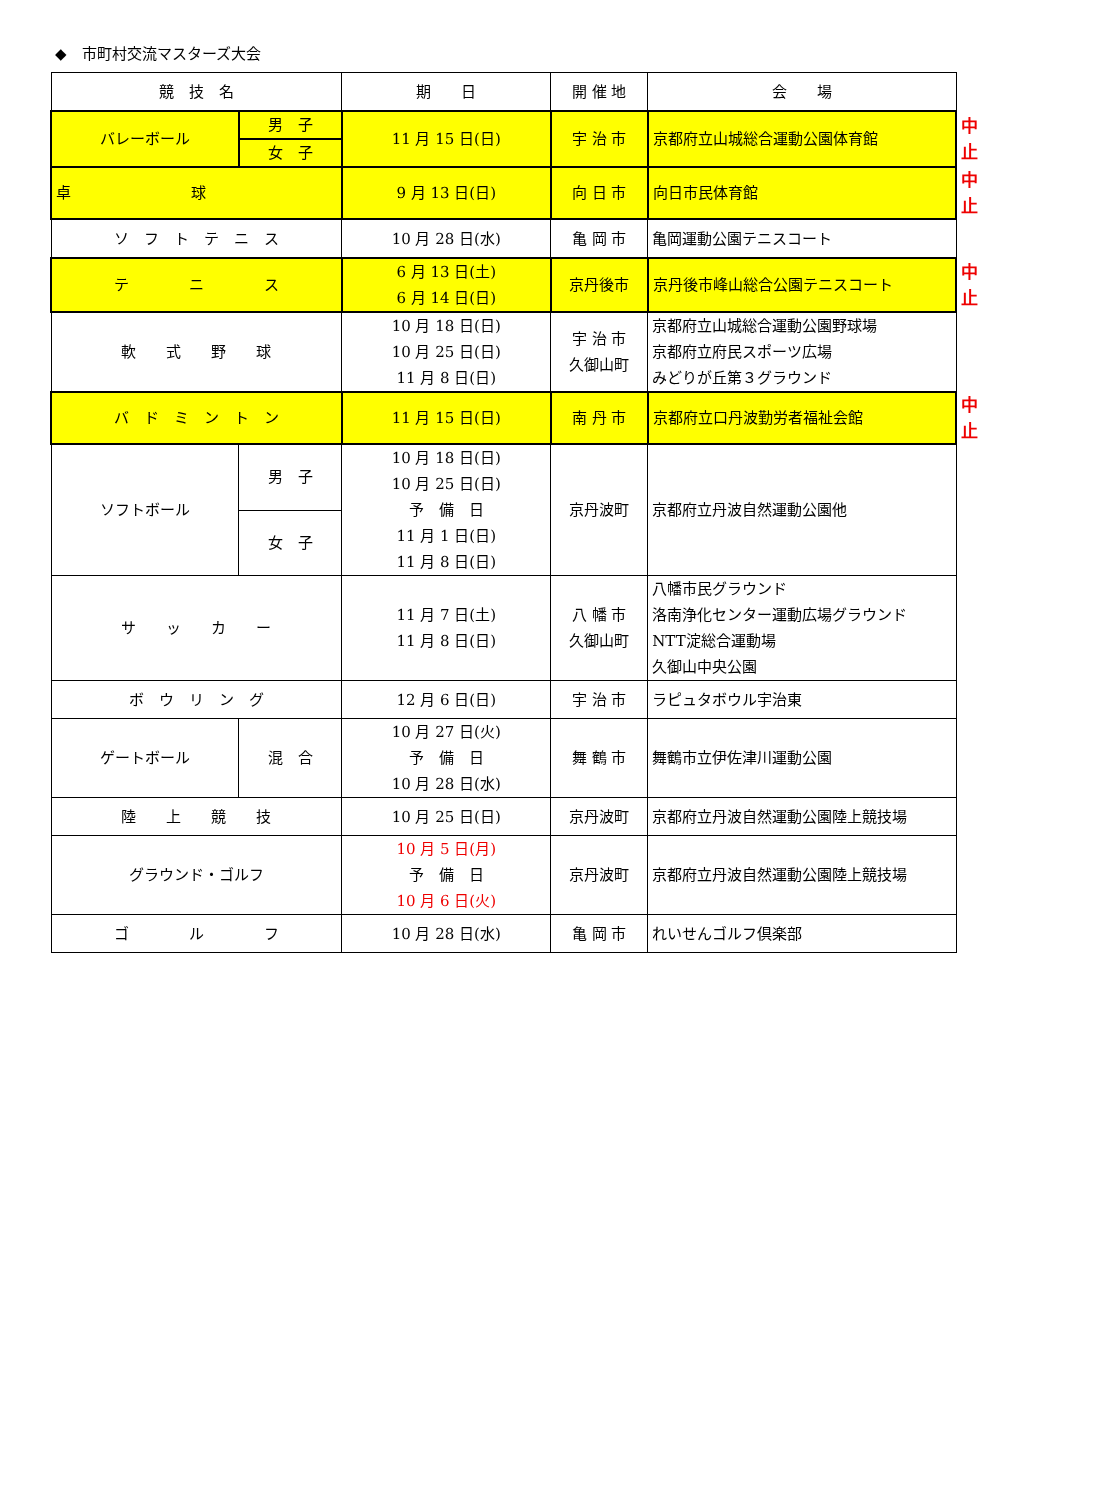◆　市町村交流マスターズ大会
| 競 技 名 | | 期 日 | 開 催 地 | 会 場 | |
| バレーボール | 男 子 | 11 月 15 日(日) | 宇 治 市 | 京都府立山城総合運動公園体育館 | 中止 |
| | 女 子 | | | | |
| 卓 球 | | 9 月 13 日(日) | 向 日 市 | 向日市民体育館 | 中止 |
| ソ フ ト テ ニ ス | | 10 月 28 日(水) | 亀 岡 市 | 亀岡運動公園テニスコート | |
| テ ニ ス | | 6 月 13 日(土) 6 月 14 日(日) | 京丹後市 | 京丹後市峰山総合公園テニスコート | 中止 |
| 軟 式 野 球 | | 10 月 18 日(日) 10 月 25 日(日) 11 月 8 日(日) | 宇 治 市 久御山町 | 京都府立山城総合運動公園野球場 京都府立府民スポーツ広場 みどりが丘第３グラウンド | |
| バ ド ミ ン ト ン | | 11 月 15 日(日) | 南 丹 市 | 京都府立口丹波勤労者福祉会館 | 中止 |
| ソフトボール | 男 子 | 10 月 18 日(日) 10 月 25 日(日) 予 備 日 11 月 1 日(日) 11 月 8 日(日) | 京丹波町 | 京都府立丹波自然運動公園他 | |
| | 女 子 | | | | |
| サ ッ カ ー | | 11 月 7 日(土) 11 月 8 日(日) | 八 幡 市 久御山町 | 八幡市民グラウンド 洛南浄化センター運動広場グラウンド NTT淀総合運動場 久御山中央公園 | |
| ボ ウ リ ン グ | | 12 月 6 日(日) | 宇 治 市 | ラピュタボウル宇治東 | |
| ゲートボール | 混 合 | 10 月 27 日(火) 予 備 日 10 月 28 日(水) | 舞 鶴 市 | 舞鶴市立伊佐津川運動公園 | |
| 陸 上 競 技 | | 10 月 25 日(日) | 京丹波町 | 京都府立丹波自然運動公園陸上競技場 | |
| グラウンド・ゴルフ | | 10 月 5 日(月) 予 備 日 10 月 6 日(火) | 京丹波町 | 京都府立丹波自然運動公園陸上競技場 | |
| ゴ ル フ | | 10 月 28 日(水) | 亀 岡 市 | れいせんゴルフ倶楽部 | |